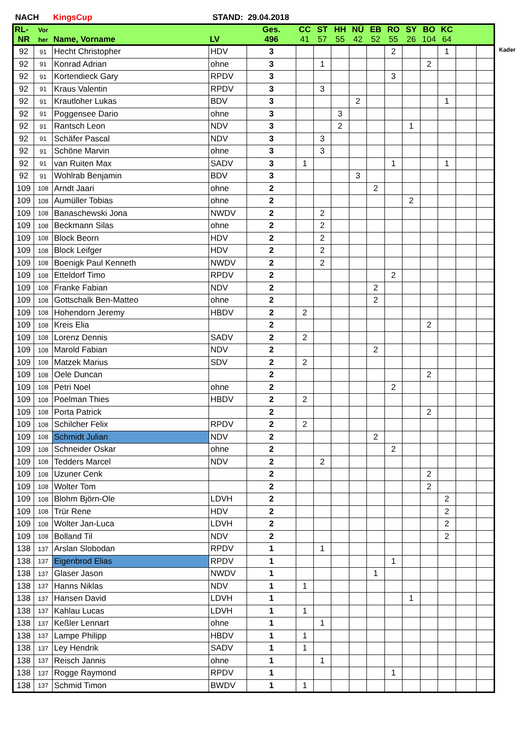NACH KingsCup STAND: 29.04.2018
| RL- | Vor | | | Ges. | CC | ST | HH | NÜ | EB | RO | SY | BO | KC | | |
| --- | --- | --- | --- | --- | --- | --- | --- | --- | --- | --- | --- | --- | --- | --- | --- |
| NR | her | Name, Vorname | LV | 496 | 41 | 57 | 55 | 42 | 52 | 55 | 26 | 104 | 64 | | |
| 92 | 91 | Hecht Christopher | HDV | 3 | | | | | | 2 | | | 1 | | |
| 92 | 91 | Konrad Adrian | ohne | 3 | | 1 | | | | | | 2 | | | |
| 92 | 91 | Kortendieck Gary | RPDV | 3 | | | | | | 3 | | | | | |
| 92 | 91 | Kraus Valentin | RPDV | 3 | | 3 | | | | | | | | | |
| 92 | 91 | Krautloher Lukas | BDV | 3 | | | | 2 | | | | | 1 | | |
| 92 | 91 | Poggensee Dario | ohne | 3 | | | 3 | | | | | | | | |
| 92 | 91 | Rantsch Leon | NDV | 3 | | | 2 | | | | 1 | | | | |
| 92 | 91 | Schäfer Pascal | NDV | 3 | | 3 | | | | | | | | | |
| 92 | 91 | Schöne Marvin | ohne | 3 | | 3 | | | | | | | | | |
| 92 | 91 | van Ruiten Max | SADV | 3 | 1 | | | | | 1 | | | 1 | | |
| 92 | 91 | Wohlrab Benjamin | BDV | 3 | | | | 3 | | | | | | | |
| 109 | 108 | Arndt Jaari | ohne | 2 | | | | | 2 | | | | | | |
| 109 | 108 | Aumüller Tobias | ohne | 2 | | | | | | | 2 | | | | |
| 109 | 108 | Banaschewski Jona | NWDV | 2 | | 2 | | | | | | | | | |
| 109 | 108 | Beckmann Silas | ohne | 2 | | 2 | | | | | | | | | |
| 109 | 108 | Block Beorn | HDV | 2 | | 2 | | | | | | | | | |
| 109 | 108 | Block Leifger | HDV | 2 | | 2 | | | | | | | | | |
| 109 | 108 | Boenigk Paul Kenneth | NWDV | 2 | | 2 | | | | | | | | | |
| 109 | 108 | Etteldorf Timo | RPDV | 2 | | | | | | 2 | | | | | |
| 109 | 108 | Franke Fabian | NDV | 2 | | | | | 2 | | | | | | |
| 109 | 108 | Gottschalk Ben-Matteo | ohne | 2 | | | | | 2 | | | | | | |
| 109 | 108 | Hohendorn Jeremy | HBDV | 2 | 2 | | | | | | | | | | |
| 109 | 108 | Kreis Elia | | 2 | | | | | | | | 2 | | | |
| 109 | 108 | Lorenz Dennis | SADV | 2 | 2 | | | | | | | | | | |
| 109 | 108 | Marold Fabian | NDV | 2 | | | | | 2 | | | | | | |
| 109 | 108 | Matzek Marius | SDV | 2 | 2 | | | | | | | | | | |
| 109 | 108 | Oele Duncan | | 2 | | | | | | | | 2 | | | |
| 109 | 108 | Petri Noel | ohne | 2 | | | | | | 2 | | | | | |
| 109 | 108 | Poelman Thies | HBDV | 2 | 2 | | | | | | | | | | |
| 109 | 108 | Porta Patrick | | 2 | | | | | | | | 2 | | | |
| 109 | 108 | Schilcher Felix | RPDV | 2 | 2 | | | | | | | | | | |
| 109 | 108 | Schmidt Julian | NDV | 2 | | | | | 2 | | | | | | |
| 109 | 108 | Schneider Oskar | ohne | 2 | | | | | | 2 | | | | | |
| 109 | 108 | Tedders Marcel | NDV | 2 | | 2 | | | | | | | | | |
| 109 | 108 | Uzuner Cenk | | 2 | | | | | | | | 2 | | | |
| 109 | 108 | Wolter Tom | | 2 | | | | | | | | 2 | | | |
| 109 | 108 | Blohm Björn-Ole | LDVH | 2 | | | | | | | | | 2 | | |
| 109 | 108 | Trür Rene | HDV | 2 | | | | | | | | | 2 | | |
| 109 | 108 | Wolter Jan-Luca | LDVH | 2 | | | | | | | | | 2 | | |
| 109 | 108 | Bolland Til | NDV | 2 | | | | | | | | | 2 | | |
| 138 | 137 | Arslan Slobodan | RPDV | 1 | | 1 | | | | | | | | | |
| 138 | 137 | Eigenbrod Elias | RPDV | 1 | | | | | | 1 | | | | | |
| 138 | 137 | Glaser Jason | NWDV | 1 | | | | | 1 | | | | | | |
| 138 | 137 | Hanns Niklas | NDV | 1 | 1 | | | | | | | | | | |
| 138 | 137 | Hansen David | LDVH | 1 | | | | | | | 1 | | | | |
| 138 | 137 | Kahlau Lucas | LDVH | 1 | 1 | | | | | | | | | | |
| 138 | 137 | Keßler Lennart | ohne | 1 | | 1 | | | | | | | | | |
| 138 | 137 | Lampe Philipp | HBDV | 1 | 1 | | | | | | | | | | |
| 138 | 137 | Ley Hendrik | SADV | 1 | 1 | | | | | | | | | | |
| 138 | 137 | Reisch Jannis | ohne | 1 | | 1 | | | | | | | | | |
| 138 | 137 | Rogge Raymond | RPDV | 1 | | | | | | 1 | | | | | |
| 138 | 137 | Schmid Timon | BWDV | 1 | 1 | | | | | | | | | | |
Kader